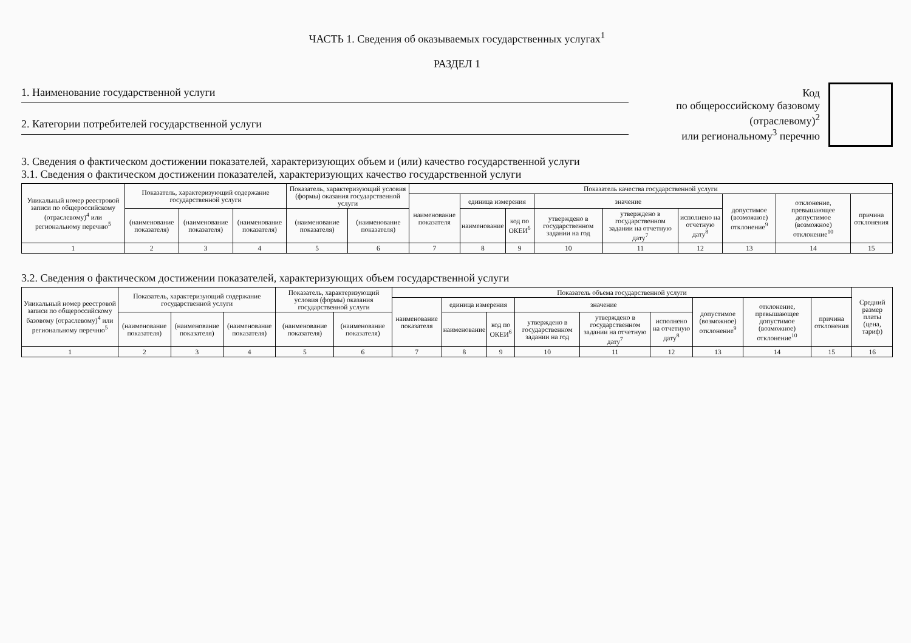ЧАСТЬ 1. Сведения об оказываемых государственных услугах<sup>1</sup>
РАЗДЕЛ 1
1. Наименование государственной услуги
2. Категории потребителей государственной услуги
Код
по общероссийскому базовому
(отраслевому)<sup>2</sup>
или региональному<sup>3</sup> перечню
3. Сведения о фактическом достижении показателей, характеризующих объем и (или) качество государственной услуги
3.1. Сведения о фактическом достижении показателей, характеризующих качество государственной услуги
| Уникальный номер реестровой записи по общероссийскому (отраслевому)<sup>4</sup> или региональному перечню<sup>5</sup> | Показатель, характеризующий содержание государственной услуги | | | Показатель, характеризующий условия (формы) оказания государственной услуги | | Показатель качества государственной услуги | | | | | | | | |
| --- | --- | --- | --- | --- | --- | --- | --- | --- | --- | --- | --- | --- | --- | --- |
| | | | | | | наименование показателя | единица измерения | | значение | | | допустимое (возможное) отклонение<sup>9</sup> | отклонение, превышающее допустимое (возможное) отклонение<sup>10</sup> | причина отклонения |
| | (наименование показателя) | (наименование показателя) | (наименование показателя) | (наименование показателя) | (наименование показателя) | | наименование | код по ОКЕИ<sup>6</sup> | утверждено в государственном задании на год | утверждено в государственном задании на отчетную дату<sup>7</sup> | исполнено на отчетную дату<sup>8</sup> | | | |
| 1 | 2 | 3 | 4 | 5 | 6 | 7 | 8 | 9 | 10 | 11 | 12 | 13 | 14 | 15 |
3.2. Сведения о фактическом достижении показателей, характеризующих объем государственной услуги
| Уникальный номер реестровой записи по общероссийскому базовому (отраслевому)<sup>4</sup> или региональному перечню<sup>5</sup> | Показатель, характеризующий содержание государственной услуги | | | Показатель, характеризующий условия (формы) оказания государственной услуги | | Показатель объема государственной услуги | | | | | | | | | Средний размер платы (цена, тариф) |
| --- | --- | --- | --- | --- | --- | --- | --- | --- | --- | --- | --- | --- | --- | --- | --- |
| | | | | | | наименование показателя | единица измерения | | значение | | | допустимое (возможное) отклонение<sup>9</sup> | отклонение, превышающее допустимое (возможное) отклонение<sup>10</sup> | причина отклонения | |
| | (наименование показателя) | (наименование показателя) | (наименование показателя) | (наименование показателя) | (наименование показателя) | | наименование | код по ОКЕИ<sup>6</sup> | утверждено в государственном задании на год | утверждено в государственном задании на отчетную дату<sup>7</sup> | исполнено на отчетную дату<sup>8</sup> | | | | |
| 1 | 2 | 3 | 4 | 5 | 6 | 7 | 8 | 9 | 10 | 11 | 12 | 13 | 14 | 15 | 16 |